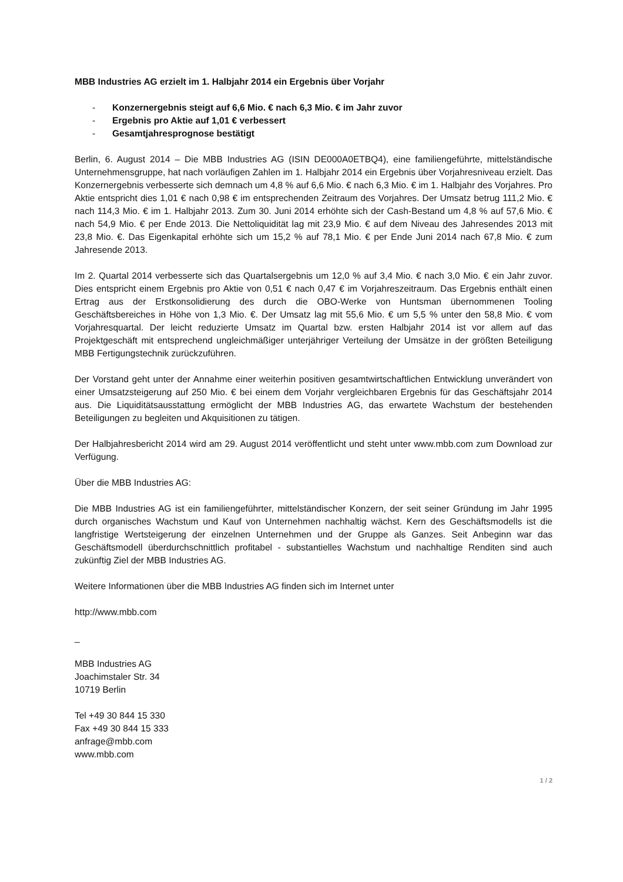MBB Industries AG erzielt im 1. Halbjahr 2014 ein Ergebnis über Vorjahr
- Konzernergebnis steigt auf 6,6 Mio. € nach 6,3 Mio. € im Jahr zuvor
- Ergebnis pro Aktie auf 1,01 € verbessert
- Gesamtjahresprognose bestätigt
Berlin, 6. August 2014 – Die MBB Industries AG (ISIN DE000A0ETBQ4), eine familiengeführte, mittelständische Unternehmensgruppe, hat nach vorläufigen Zahlen im 1. Halbjahr 2014 ein Ergebnis über Vorjahresniveau erzielt. Das Konzernergebnis verbesserte sich demnach um 4,8 % auf 6,6 Mio. € nach 6,3 Mio. € im 1. Halbjahr des Vorjahres. Pro Aktie entspricht dies 1,01 € nach 0,98 € im entsprechenden Zeitraum des Vorjahres. Der Umsatz betrug 111,2 Mio. € nach 114,3 Mio. € im 1. Halbjahr 2013. Zum 30. Juni 2014 erhöhte sich der Cash-Bestand um 4,8 % auf 57,6 Mio. € nach 54,9 Mio. € per Ende 2013. Die Nettoliquidität lag mit 23,9 Mio. € auf dem Niveau des Jahresendes 2013 mit 23,8 Mio. €. Das Eigenkapital erhöhte sich um 15,2 % auf 78,1 Mio. € per Ende Juni 2014 nach 67,8 Mio. € zum Jahresende 2013.
Im 2. Quartal 2014 verbesserte sich das Quartalsergebnis um 12,0 % auf 3,4 Mio. € nach 3,0 Mio. € ein Jahr zuvor. Dies entspricht einem Ergebnis pro Aktie von 0,51 € nach 0,47 € im Vorjahreszeitraum. Das Ergebnis enthält einen Ertrag aus der Erstkonsolidierung des durch die OBO-Werke von Huntsman übernommenen Tooling Geschäftsbereiches in Höhe von 1,3 Mio. €. Der Umsatz lag mit 55,6 Mio. € um 5,5 % unter den 58,8 Mio. € vom Vorjahresquartal. Der leicht reduzierte Umsatz im Quartal bzw. ersten Halbjahr 2014 ist vor allem auf das Projektgeschäft mit entsprechend ungleichmäßiger unterjähriger Verteilung der Umsätze in der größten Beteiligung MBB Fertigungstechnik zurückzuführen.
Der Vorstand geht unter der Annahme einer weiterhin positiven gesamtwirtschaftlichen Entwicklung unverändert von einer Umsatzsteigerung auf 250 Mio. € bei einem dem Vorjahr vergleichbaren Ergebnis für das Geschäftsjahr 2014 aus. Die Liquiditätsausstattung ermöglicht der MBB Industries AG, das erwartete Wachstum der bestehenden Beteiligungen zu begleiten und Akquisitionen zu tätigen.
Der Halbjahresbericht 2014 wird am 29. August 2014 veröffentlicht und steht unter www.mbb.com zum Download zur Verfügung.
Über die MBB Industries AG:
Die MBB Industries AG ist ein familiengeführter, mittelständischer Konzern, der seit seiner Gründung im Jahr 1995 durch organisches Wachstum und Kauf von Unternehmen nachhaltig wächst. Kern des Geschäftsmodells ist die langfristige Wertsteigerung der einzelnen Unternehmen und der Gruppe als Ganzes. Seit Anbeginn war das Geschäftsmodell überdurchschnittlich profitabel - substantielles Wachstum und nachhaltige Renditen sind auch zukünftig Ziel der MBB Industries AG.
Weitere Informationen über die MBB Industries AG finden sich im Internet unter
http://www.mbb.com
_
MBB Industries AG
Joachimstaler Str. 34
10719 Berlin
Tel +49 30 844 15 330
Fax +49 30 844 15 333
anfrage@mbb.com
www.mbb.com
1 / 2